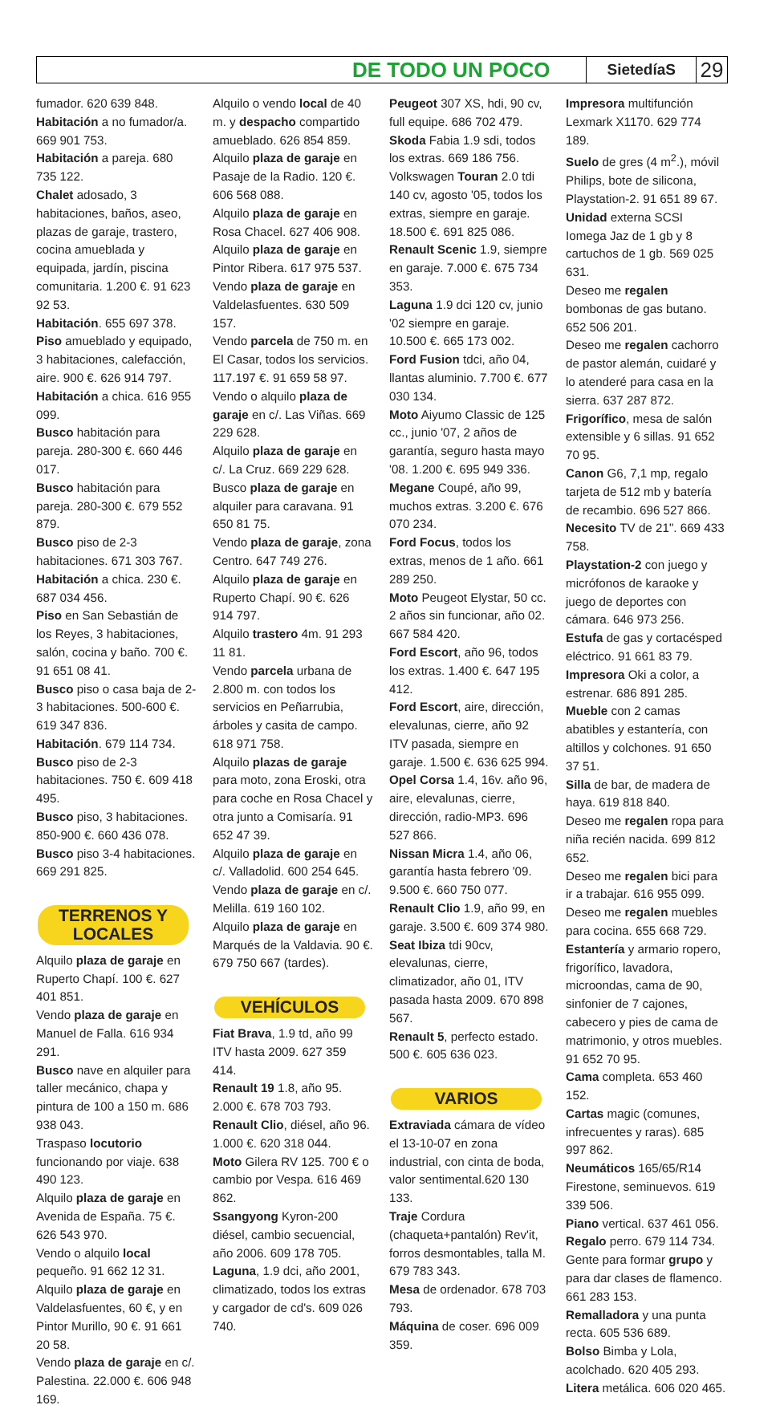DE TODO UN POCO SietedíaS 29
fumador. 620 639 848.
Habitación a no fumador/a. 669 901 753.
Habitación a pareja. 680 735 122.
Chalet adosado, 3 habitaciones, baños, aseo, plazas de garaje, trastero, cocina amueblada y equipada, jardín, piscina comunitaria. 1.200 €. 91 623 92 53.
Habitación. 655 697 378.
Piso amueblado y equipado, 3 habitaciones, calefacción, aire. 900 €. 626 914 797.
Habitación a chica. 616 955 099.
Busco habitación para pareja. 280-300 €. 660 446 017.
Busco habitación para pareja. 280-300 €. 679 552 879.
Busco piso de 2-3 habitaciones. 671 303 767.
Habitación a chica. 230 €. 687 034 456.
Piso en San Sebastián de los Reyes, 3 habitaciones, salón, cocina y baño. 700 €. 91 651 08 41.
Busco piso o casa baja de 2-3 habitaciones. 500-600 €. 619 347 836.
Habitación. 679 114 734.
Busco piso de 2-3 habitaciones. 750 €. 609 418 495.
Busco piso, 3 habitaciones. 850-900 €. 660 436 078.
Busco piso 3-4 habitaciones. 669 291 825.
TERRENOS Y
LOCALES
Alquilo plaza de garaje en Ruperto Chapí. 100 €. 627 401 851.
Vendo plaza de garaje en Manuel de Falla. 616 934 291.
Busco nave en alquiler para taller mecánico, chapa y pintura de 100 a 150 m. 686 938 043.
Traspaso locutorio funcionando por viaje. 638 490 123.
Alquilo plaza de garaje en Avenida de España. 75 €. 626 543 970.
Vendo o alquilo local pequeño. 91 662 12 31.
Alquilo plaza de garaje en Valdelasfuentes, 60 €, y en Pintor Murillo, 90 €. 91 661 20 58.
Vendo plaza de garaje en c/. Palestina. 22.000 €. 606 948 169.
Alquilo o vendo local de 40 m. y despacho compartido amueblado. 626 854 859.
Alquilo plaza de garaje en Pasaje de la Radio. 120 €. 606 568 088.
Alquilo plaza de garaje en Rosa Chacel. 627 406 908.
Alquilo plaza de garaje en Pintor Ribera. 617 975 537.
Vendo plaza de garaje en Valdelasfuentes. 630 509 157.
Vendo parcela de 750 m. en El Casar, todos los servicios. 117.197 €. 91 659 58 97.
Vendo o alquilo plaza de garaje en c/. Las Viñas. 669 229 628.
Alquilo plaza de garaje en c/. La Cruz. 669 229 628.
Busco plaza de garaje en alquiler para caravana. 91 650 81 75.
Vendo plaza de garaje, zona Centro. 647 749 276.
Alquilo plaza de garaje en Ruperto Chapí. 90 €. 626 914 797.
Alquilo trastero 4m. 91 293 11 81.
Vendo parcela urbana de 2.800 m. con todos los servicios en Peñarrubia, árboles y casita de campo. 618 971 758.
Alquilo plazas de garaje para moto, zona Eroski, otra para coche en Rosa Chacel y otra junto a Comisaría. 91 652 47 39.
Alquilo plaza de garaje en c/. Valladolid. 600 254 645.
Vendo plaza de garaje en c/. Melilla. 619 160 102.
Alquilo plaza de garaje en Marqués de la Valdavia. 90 €. 679 750 667 (tardes).
VEHÍCULOS
Fiat Brava, 1.9 td, año 99 ITV hasta 2009. 627 359 414.
Renault 19 1.8, año 95. 2.000 €. 678 703 793.
Renault Clio, diésel, año 96. 1.000 €. 620 318 044.
Moto Gilera RV 125. 700 € o cambio por Vespa. 616 469 862.
Ssangyong Kyron-200 diésel, cambio secuencial, año 2006. 609 178 705.
Laguna, 1.9 dci, año 2001, climatizado, todos los extras y cargador de cd's. 609 026 740.
Peugeot 307 XS, hdi, 90 cv, full equipe. 686 702 479.
Skoda Fabia 1.9 sdi, todos los extras. 669 186 756.
Volkswagen Touran 2.0 tdi 140 cv, agosto '05, todos los extras, siempre en garaje. 18.500 €. 691 825 086.
Renault Scenic 1.9, siempre en garaje. 7.000 €. 675 734 353.
Laguna 1.9 dci 120 cv, junio '02 siempre en garaje. 10.500 €. 665 173 002.
Ford Fusion tdci, año 04, llantas aluminio. 7.700 €. 677 030 134.
Moto Aiyumo Classic de 125 cc., junio '07, 2 años de garantía, seguro hasta mayo '08. 1.200 €. 695 949 336.
Megane Coupé, año 99, muchos extras. 3.200 €. 676 070 234.
Ford Focus, todos los extras, menos de 1 año. 661 289 250.
Moto Peugeot Elystar, 50 cc. 2 años sin funcionar, año 02. 667 584 420.
Ford Escort, año 96, todos los extras. 1.400 €. 647 195 412.
Ford Escort, aire, dirección, elevalunas, cierre, año 92 ITV pasada, siempre en garaje. 1.500 €. 636 625 994.
Opel Corsa 1.4, 16v. año 96, aire, elevalunas, cierre, dirección, radio-MP3. 696 527 866.
Nissan Micra 1.4, año 06, garantía hasta febrero '09. 9.500 €. 660 750 077.
Renault Clio 1.9, año 99, en garaje. 3.500 €. 609 374 980.
Seat Ibiza tdi 90cv, elevalunas, cierre, climatizador, año 01, ITV pasada hasta 2009. 670 898 567.
Renault 5, perfecto estado. 500 €. 605 636 023.
VARIOS
Extraviada cámara de vídeo el 13-10-07 en zona industrial, con cinta de boda, valor sentimental.620 130 133.
Traje Cordura (chaqueta+pantalón) Rev'it, forros desmontables, talla M. 679 783 343.
Mesa de ordenador. 678 703 793.
Máquina de coser. 696 009 359.
Impresora multifunción Lexmark X1170. 629 774 189.
Suelo de gres (4 m<sup>2</sup>.), móvil Philips, bote de silicona, Playstation-2. 91 651 89 67.
Unidad externa SCSI Iomega Jaz de 1 gb y 8 cartuchos de 1 gb. 569 025 631.
Deseo me regalen bombonas de gas butano. 652 506 201.
Deseo me regalen cachorro de pastor alemán, cuidaré y lo atenderé para casa en la sierra. 637 287 872.
Frigorífico, mesa de salón extensible y 6 sillas. 91 652 70 95.
Canon G6, 7,1 mp, regalo tarjeta de 512 mb y batería de recambio. 696 527 866.
Necesito TV de 21". 669 433 758.
Playstation-2 con juego y micrófonos de karaoke y juego de deportes con cámara. 646 973 256.
Estufa de gas y cortacésped eléctrico. 91 661 83 79.
Impresora Oki a color, a estrenar. 686 891 285.
Mueble con 2 camas abatibles y estantería, con altillos y colchones. 91 650 37 51.
Silla de bar, de madera de haya. 619 818 840.
Deseo me regalen ropa para niña recién nacida. 699 812 652.
Deseo me regalen bici para ir a trabajar. 616 955 099.
Deseo me regalen muebles para cocina. 655 668 729.
Estantería y armario ropero, frigorífico, lavadora, microondas, cama de 90, sinfonier de 7 cajones, cabecero y pies de cama de matrimonio, y otros muebles. 91 652 70 95.
Cama completa. 653 460 152.
Cartas magic (comunes, infrecuentes y raras). 685 997 862.
Neumáticos 165/65/R14 Firestone, seminuevos. 619 339 506.
Piano vertical. 637 461 056.
Regalo perro. 679 114 734.
Gente para formar grupo y para dar clases de flamenco. 661 283 153.
Remalladora y una punta recta. 605 536 689.
Bolso Bimba y Lola, acolchado. 620 405 293.
Litera metálica. 606 020 465.